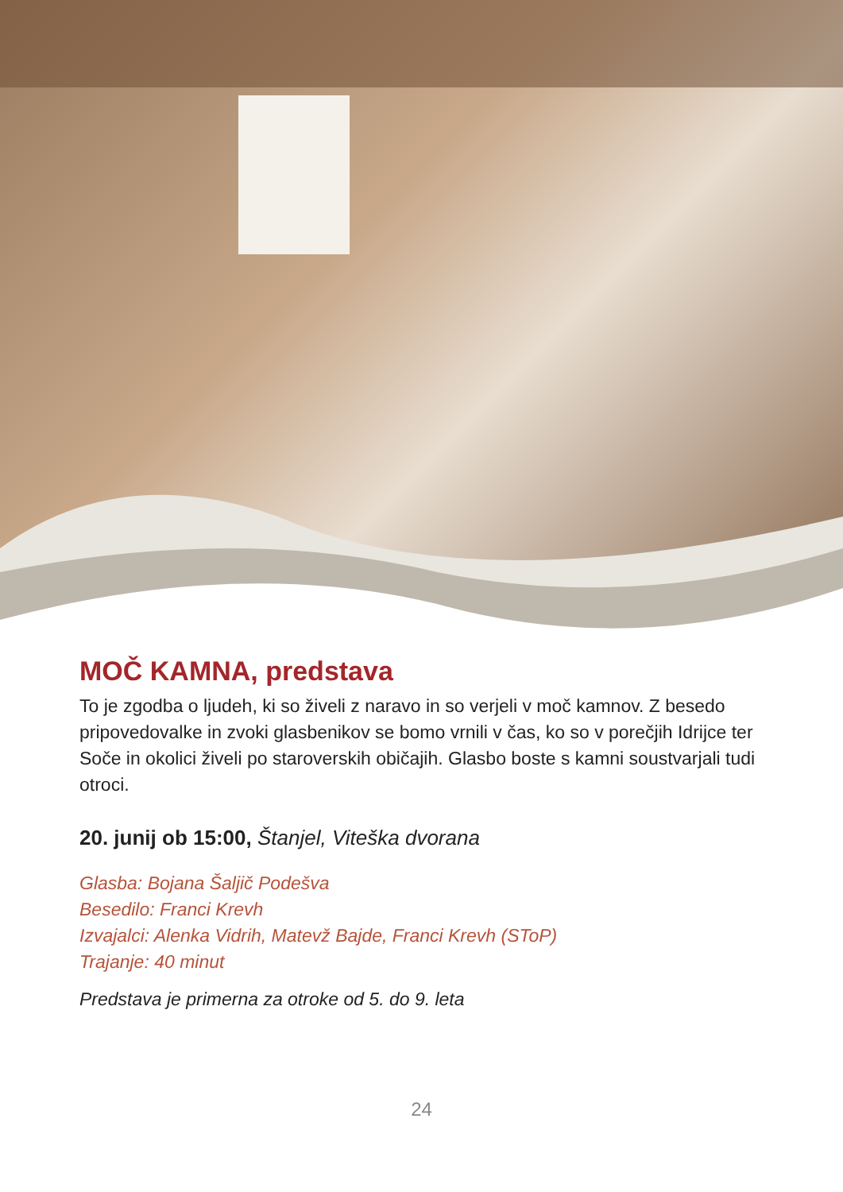MOČ KAMNA, predstava
To je zgodba o ljudeh, ki so živeli z naravo in so verjeli v moč kamnov. Z besedo pripovedovalke in zvoki glasbenikov se bomo vrnili v čas, ko so v porečjih Idrijce ter Soče in okolici živeli po staroverskih običajih. Glasbo boste s kamni soustvarjali tudi otroci.
20. junij ob 15:00, Štanjel, Viteška dvorana
Glasba: Bojana Šaljič Podešva
Besedilo: Franci Krevh
Izvajalci: Alenka Vidrih, Matevž Bajde, Franci Krevh (SToP)
Trajanje: 40 minut
Predstava je primerna za otroke od 5. do 9. leta
24